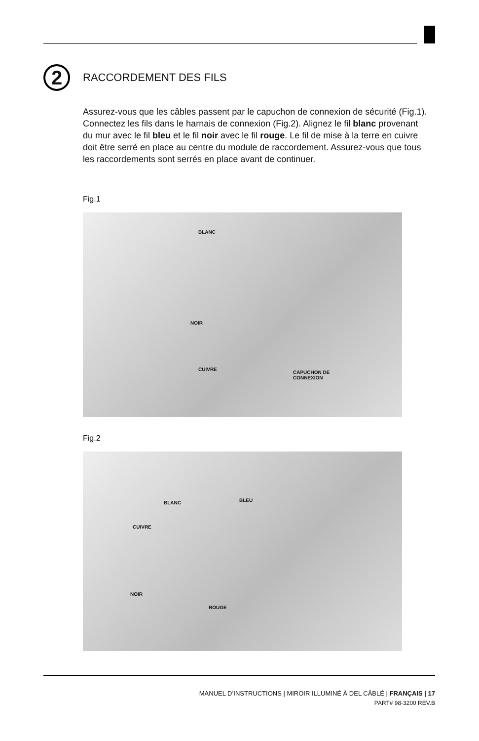2
RACCORDEMENT DES FILS
Assurez-vous que les câbles passent par le capuchon de connexion de sécurité (Fig.1). Connectez les fils dans le harnais de connexion (Fig.2). Alignez le fil blanc provenant du mur avec le fil bleu et le fil noir avec le fil rouge. Le fil de mise à la terre en cuivre doit être serré en place au centre du module de raccordement. Assurez-vous que tous les raccordements sont serrés en place avant de continuer.
Fig.1
BLANC
NOIR
CUIVRE
CAPUCHON DE
CONNEXION
Fig.2
BLANC BLEU
CUIVRE
NOIR
ROUGE
MANUEL D’INSTRUCTIONS | MIROIR ILLUMINÉ À DEL CÂBLÉ | FRANÇAIS | 17
PART# 98-3200 REV.B